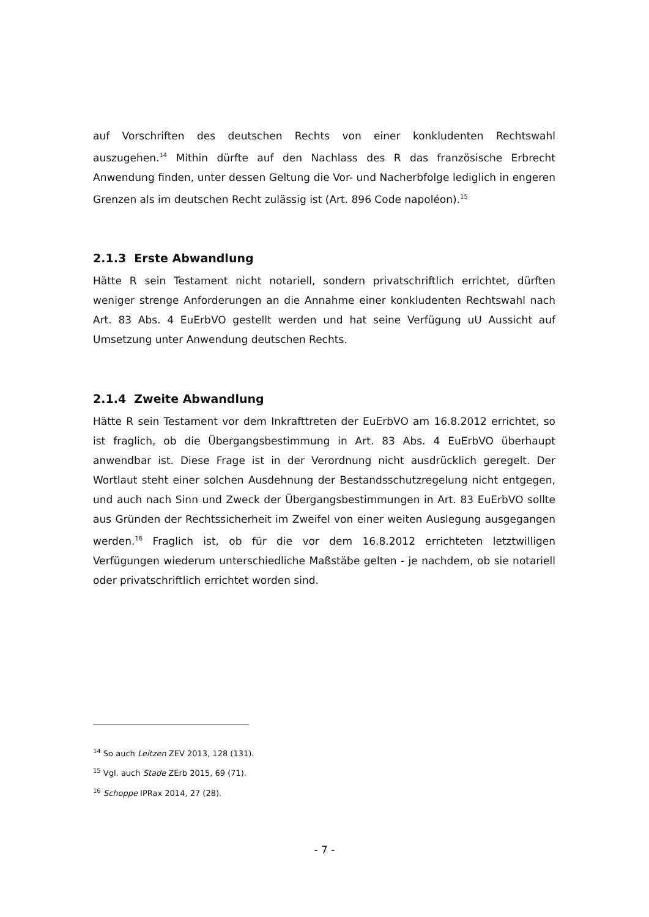auf Vorschriften des deutschen Rechts von einer konkludenten Rechtswahl auszugehen.<sup>14</sup> Mithin dürfte auf den Nachlass des R das französische Erbrecht Anwendung finden, unter dessen Geltung die Vor- und Nacherbfolge lediglich in engeren Grenzen als im deutschen Recht zulässig ist (Art. 896 Code napoléon).<sup>15</sup>
2.1.3 Erste Abwandlung
Hätte R sein Testament nicht notariell, sondern privatschriftlich errichtet, dürften weniger strenge Anforderungen an die Annahme einer konkludenten Rechtswahl nach Art. 83 Abs. 4 EuErbVO gestellt werden und hat seine Verfügung uU Aussicht auf Umsetzung unter Anwendung deutschen Rechts.
2.1.4 Zweite Abwandlung
Hätte R sein Testament vor dem Inkrafttreten der EuErbVO am 16.8.2012 errichtet, so ist fraglich, ob die Übergangsbestimmung in Art. 83 Abs. 4 EuErbVO überhaupt anwendbar ist. Diese Frage ist in der Verordnung nicht ausdrücklich geregelt. Der Wortlaut steht einer solchen Ausdehnung der Bestandsschutzregelung nicht entgegen, und auch nach Sinn und Zweck der Übergangsbestimmungen in Art. 83 EuErbVO sollte aus Gründen der Rechtssicherheit im Zweifel von einer weiten Auslegung ausgegangen werden.<sup>16</sup> Fraglich ist, ob für die vor dem 16.8.2012 errichteten letztwilligen Verfügungen wiederum unterschiedliche Maßstäbe gelten - je nachdem, ob sie notariell oder privatschriftlich errichtet worden sind.
<sup>14</sup> So auch Leitzen ZEV 2013, 128 (131).
<sup>15</sup> Vgl. auch Stade ZErb 2015, 69 (71).
<sup>16</sup> Schoppe IPRax 2014, 27 (28).
- 7 -